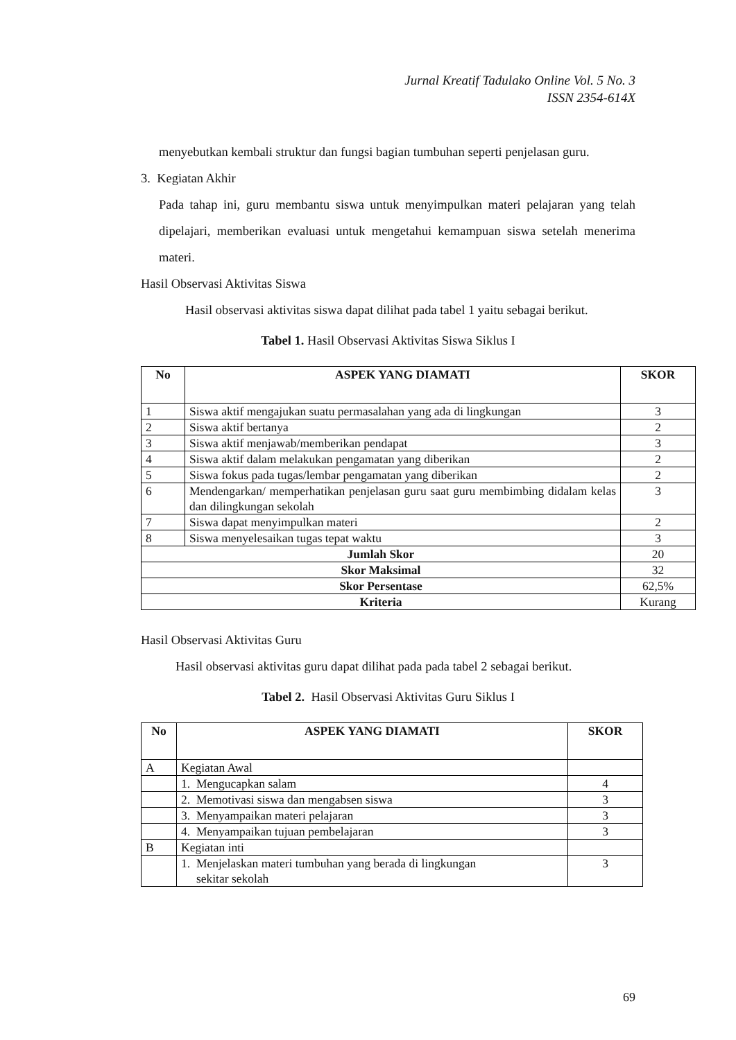Jurnal Kreatif Tadulako Online Vol. 5 No. 3
ISSN 2354-614X
menyebutkan kembali struktur dan fungsi bagian tumbuhan seperti penjelasan guru.
3. Kegiatan Akhir
Pada tahap ini, guru membantu siswa untuk menyimpulkan materi pelajaran yang telah dipelajari, memberikan evaluasi untuk mengetahui kemampuan siswa setelah menerima materi.
Hasil Observasi Aktivitas Siswa
Hasil observasi aktivitas siswa dapat dilihat pada tabel 1 yaitu sebagai berikut.
Tabel 1. Hasil Observasi Aktivitas Siswa Siklus I
| No | ASPEK YANG DIAMATI | SKOR |
| --- | --- | --- |
| 1 | Siswa aktif mengajukan suatu permasalahan yang ada di lingkungan | 3 |
| 2 | Siswa aktif bertanya | 2 |
| 3 | Siswa aktif menjawab/memberikan pendapat | 3 |
| 4 | Siswa aktif dalam melakukan pengamatan yang diberikan | 2 |
| 5 | Siswa fokus pada tugas/lembar pengamatan yang diberikan | 2 |
| 6 | Mendengarkan/ memperhatikan penjelasan guru saat guru membimbing didalam kelas dan dilingkungan sekolah | 3 |
| 7 | Siswa dapat menyimpulkan materi | 2 |
| 8 | Siswa menyelesaikan tugas tepat waktu | 3 |
| Jumlah Skor | | 20 |
| Skor Maksimal | | 32 |
| Skor Persentase | | 62,5% |
| Kriteria | | Kurang |
Hasil Observasi Aktivitas Guru
Hasil observasi aktivitas guru dapat dilihat pada pada tabel 2 sebagai berikut.
Tabel 2. Hasil Observasi Aktivitas Guru Siklus I
| No | ASPEK YANG DIAMATI | SKOR |
| --- | --- | --- |
| A | Kegiatan Awal | |
| | 1. Mengucapkan salam | 4 |
| | 2. Memotivasi siswa dan mengabsen siswa | 3 |
| | 3. Menyampaikan materi pelajaran | 3 |
| | 4. Menyampaikan tujuan pembelajaran | 3 |
| B | Kegiatan inti | |
| | 1. Menjelaskan materi tumbuhan yang berada di lingkungan sekitar sekolah | 3 |
69